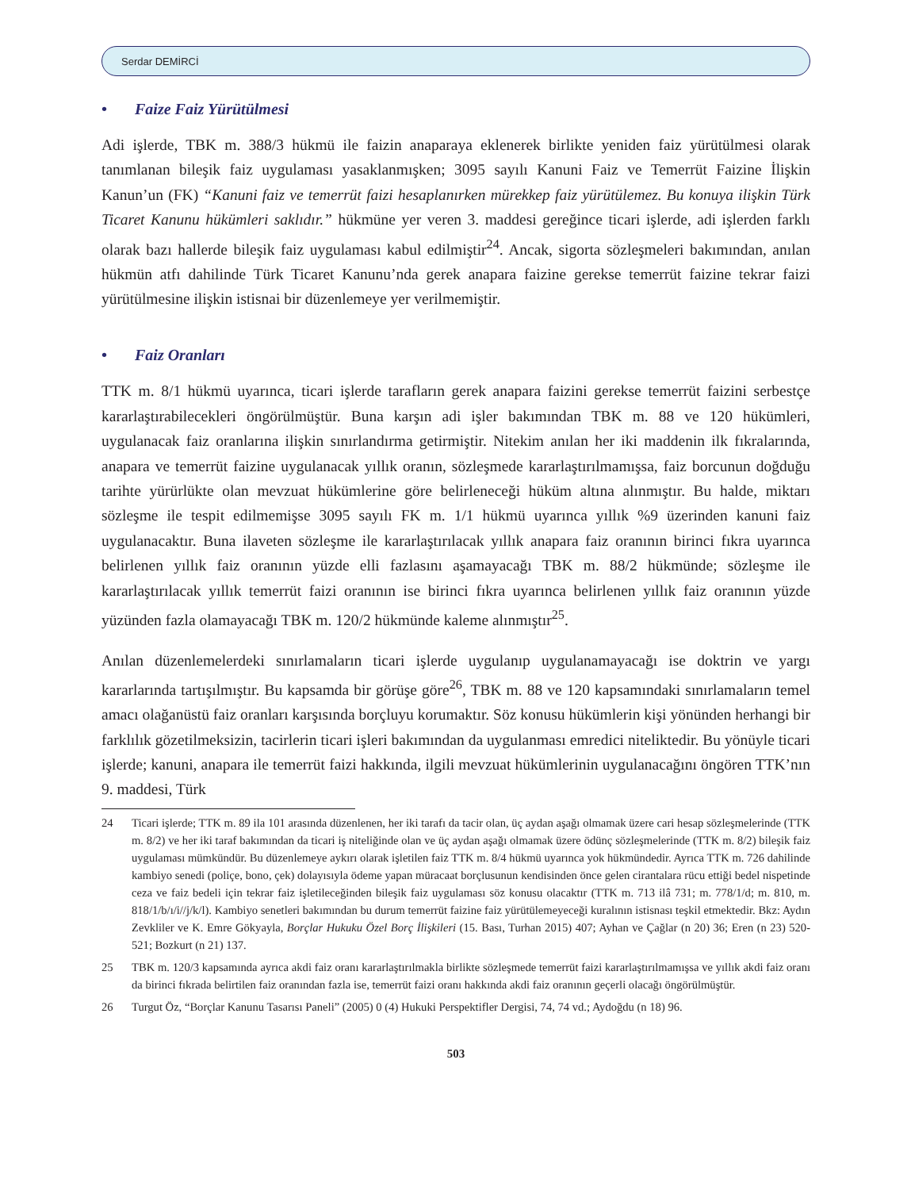Serdar DEMİRCİ
• Faize Faiz Yürütülmesi
Adi işlerde, TBK m. 388/3 hükmü ile faizin anaparaya eklenerek birlikte yeniden faiz yürütülmesi olarak tanımlanan bileşik faiz uygulaması yasaklanmışken; 3095 sayılı Kanuni Faiz ve Temerrüt Faizine İlişkin Kanun’un (FK) “Kanuni faiz ve temerrüt faizi hesaplanırken mürekkep faiz yürütülemez. Bu konuya ilişkin Türk Ticaret Kanunu hükümleri saklıdır.” hükmüne yer veren 3. maddesi gereğince ticari işlerde, adi işlerden farklı olarak bazı hallerde bileşik faiz uygulaması kabul edilmiştir<sup>24</sup>. Ancak, sigorta sözleşmeleri bakımından, anılan hükmün atfı dahilinde Türk Ticaret Kanunu’nda gerek anapara faizine gerekse temerrüt faizine tekrar faizi yürütülmesine ilişkin istisnai bir düzenlemeye yer verilmemiştir.
• Faiz Oranları
TTK m. 8/1 hükmü uyarınca, ticari işlerde tarafların gerek anapara faizini gerekse temerrüt faizini serbestçe kararlaştırabilecekleri öngörülmüştür. Buna karşın adi işler bakımından TBK m. 88 ve 120 hükümleri, uygulanacak faiz oranlarına ilişkin sınırlandırma getirmiştir. Nitekim anılan her iki maddenin ilk fıkralarında, anapara ve temerrüt faizine uygulanacak yıllık oranın, sözleşmede kararlaştırılmamışsa, faiz borcunun doğduğu tarihte yürürlükte olan mevzuat hükümlerine göre belirleneceği hüküm altına alınmıştır. Bu halde, miktarı sözleşme ile tespit edilmemişse 3095 sayılı FK m. 1/1 hükmü uyarınca yıllık %9 üzerinden kanuni faiz uygulanacaktır. Buna ilaveten sözleşme ile kararlaştırılacak yıllık anapara faiz oranının birinci fıkra uyarınca belirlenen yıllık faiz oranının yüzde elli fazlasını aşamayacağı TBK m. 88/2 hükmünde; sözleşme ile kararlaştırılacak yıllık temerrüt faizi oranının ise birinci fıkra uyarınca belirlenen yıllık faiz oranının yüzde yüzünden fazla olamayacağı TBK m. 120/2 hükmünde kaleme alınmıştır<sup>25</sup>.
Anılan düzenlemelerdeki sınırlamaların ticari işlerde uygulanıp uygulanamayacağı ise doktrin ve yargı kararlarında tartışılmıştır. Bu kapsamda bir görüşe göre<sup>26</sup>, TBK m. 88 ve 120 kapsamındaki sınırlamaların temel amacı olağanüstü faiz oranları karşısında borçluyu korumaktır. Söz konusu hükümlerin kişi yönünden herhangi bir farklılık gözetilmeksizin, tacirlerin ticari işleri bakımından da uygulanması emredici niteliktedir. Bu yönüyle ticari işlerde; kanuni, anapara ile temerrüt faizi hakkında, ilgili mevzuat hükümlerinin uygulanacağını öngören TTK’nın 9. maddesi, Türk
24 Ticari işlerde; TTK m. 89 ila 101 arasında düzenlenen, her iki tarafı da tacir olan, üç aydan aşağı olmamak üzere cari hesap sözleşmelerinde (TTK m. 8/2) ve her iki taraf bakımından da ticari iş niteliğinde olan ve üç aydan aşağı olmamak üzere ödünç sözleşmelerinde (TTK m. 8/2) bileşik faiz uygulaması mümkündür. Bu düzenlemeye aykırı olarak işletilen faiz TTK m. 8/4 hükmü uyarınca yok hükmündedir. Ayrıca TTK m. 726 dahilinde kambiyo senedi (poliçe, bono, çek) dolayısıyla ödeme yapan müracaat borçlusunun kendisinden önce gelen cirantalara rücu ettiği bedel nispetinde ceza ve faiz bedeli için tekrar faiz işletileceğinden bileşik faiz uygulaması söz konusu olacaktır (TTK m. 713 ilâ 731; m. 778/1/d; m. 810, m. 818/1/b/ı/i//j/k/l). Kambiyo senetleri bakımından bu durum temerrüt faizine faiz yürütülemeyeceği kuralının istisnası teşkil etmektedir. Bkz: Aydın Zevkliler ve K. Emre Gökyayla, Borçlar Hukuku Özel Borç İlişkileri (15. Bası, Turhan 2015) 407; Ayhan ve Çağlar (n 20) 36; Eren (n 23) 520-521; Bozkurt (n 21) 137.
25 TBK m. 120/3 kapsamında ayrıca akdi faiz oranı kararlaştırılmakla birlikte sözleşmede temerrüt faizi kararlaştırılmamışsa ve yıllık akdi faiz oranı da birinci fıkrada belirtilen faiz oranından fazla ise, temerrüt faizi oranı hakkında akdi faiz oranının geçerli olacağı öngörülmüştür.
26 Turgut Öz, “Borçlar Kanunu Tasarısı Paneli” (2005) 0 (4) Hukuki Perspektifler Dergisi, 74, 74 vd.; Aydoğdu (n 18) 96.
503